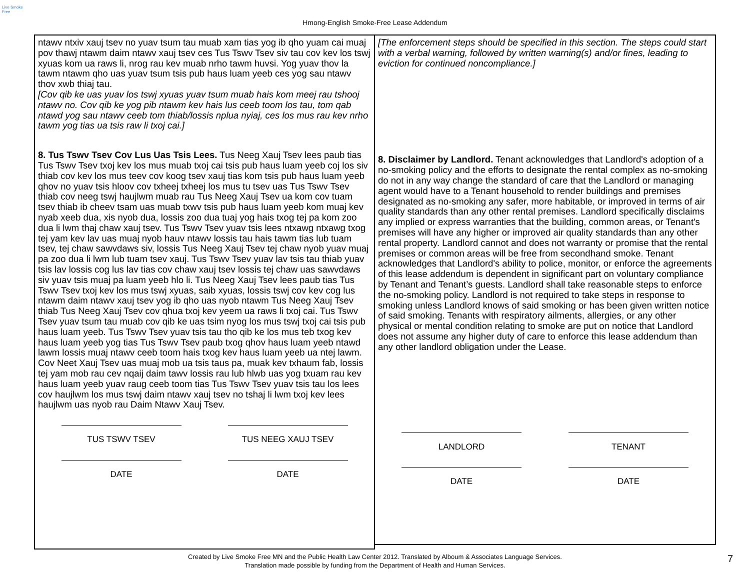Live Smoke Free
Hmong-English Smoke-Free Lease Addendum
ntawv ntxiv xauj tsev no yuav tsum tau muab xam tias yog ib qho yuam cai muaj pov thawj ntawm daim ntawv xauj tsev ces Tus Tswv Tsev siv tau cov kev los tswj xyuas kom ua raws li, nrog rau kev muab nrho tawm huvsi. Yog yuav thov la tawm ntawm qho uas yuav tsum tsis pub haus luam yeeb ces yog sau ntawv thov xwb thiaj tau.
[Cov qib ke uas yuav los tswj xyuas yuav tsum muab hais kom meej rau tshooj ntawv no. Cov qib ke yog pib ntawm kev hais lus ceeb toom los tau, tom qab ntawd yog sau ntawv ceeb tom thiab/lossis nplua nyiaj, ces los mus rau kev nrho tawm yog tias ua tsis raw li txoj cai.]
8. Tus Tswv Tsev Cov Lus Uas Tsis Lees. Tus Neeg Xauj Tsev lees paub tias Tus Tswv Tsev txoj kev los mus muab txoj cai tsis pub haus luam yeeb coj los siv thiab cov kev los mus teev cov koog tsev xauj tias kom tsis pub haus luam yeeb qhov no yuav tsis hloov cov txheej txheej los mus tu tsev uas Tus Tswv Tsev thiab cov neeg tswj haujlwm muab rau Tus Neeg Xauj Tsev ua kom cov tuam tsev thiab ib cheev tsam uas muab txwv tsis pub haus luam yeeb kom muaj kev nyab xeeb dua, xis nyob dua, lossis zoo dua tuaj yog hais txog tej pa kom zoo dua li lwm thaj chaw xauj tsev. Tus Tswv Tsev yuav tsis lees ntxawg ntxawg txog tej yam kev lav uas muaj nyob hauv ntawv lossis tau hais tawm tias lub tuam tsev, tej chaw sawvdaws siv, lossis Tus Neeg Xauj Tsev tej chaw nyob yuav muaj pa zoo dua li lwm lub tuam tsev xauj. Tus Tswv Tsev yuav lav tsis tau thiab yuav tsis lav lossis cog lus lav tias cov chaw xauj tsev lossis tej chaw uas sawvdaws siv yuav tsis muaj pa luam yeeb hlo li. Tus Neeg Xauj Tsev lees paub tias Tus Tswv Tsev txoj kev los mus tswj xyuas, saib xyuas, lossis tswj cov kev cog lus ntawm daim ntawv xauj tsev yog ib qho uas nyob ntawm Tus Neeg Xauj Tsev thiab Tus Neeg Xauj Tsev cov qhua txoj kev yeem ua raws li txoj cai. Tus Tswv Tsev yuav tsum tau muab cov qib ke uas tsim nyog los mus tswj txoj cai tsis pub haus luam yeeb. Tus Tswv Tsev yuav tsis tau tho qib ke los mus teb txog kev haus luam yeeb yog tias Tus Tswv Tsev paub txog qhov haus luam yeeb ntawd lawm lossis muaj ntawv ceeb toom hais txog kev haus luam yeeb ua ntej lawm. Cov Neet Xauj Tsev uas muaj mob ua tsis taus pa, muak kev txhaum fab, lossis tej yam mob rau cev nqaij daim tawv lossis rau lub hlwb uas yog txuam rau kev haus luam yeeb yuav raug ceeb toom tias Tus Tswv Tsev yuav tsis tau los lees cov haujlwm los mus tswj daim ntawv xauj tsev no tshaj li lwm txoj kev lees haujlwm uas nyob rau Daim Ntawv Xauj Tsev.
TUS TSWV TSEV TUS NEEG XAUJ TSEV
DATE DATE
[The enforcement steps should be specified in this section. The steps could start with a verbal warning, followed by written warning(s) and/or fines, leading to eviction for continued noncompliance.]
8. Disclaimer by Landlord. Tenant acknowledges that Landlord's adoption of a no-smoking policy and the efforts to designate the rental complex as no-smoking do not in any way change the standard of care that the Landlord or managing agent would have to a Tenant household to render buildings and premises designated as no-smoking any safer, more habitable, or improved in terms of air quality standards than any other rental premises. Landlord specifically disclaims any implied or express warranties that the building, common areas, or Tenant's premises will have any higher or improved air quality standards than any other rental property. Landlord cannot and does not warranty or promise that the rental premises or common areas will be free from secondhand smoke. Tenant acknowledges that Landlord's ability to police, monitor, or enforce the agreements of this lease addendum is dependent in significant part on voluntary compliance by Tenant and Tenant’s guests. Landlord shall take reasonable steps to enforce the no-smoking policy. Landlord is not required to take steps in response to smoking unless Landlord knows of said smoking or has been given written notice of said smoking. Tenants with respiratory ailments, allergies, or any other physical or mental condition relating to smoke are put on notice that Landlord does not assume any higher duty of care to enforce this lease addendum than any other landlord obligation under the Lease.
LANDLORD TENANT
DATE DATE
Created by Live Smoke Free MN and the Public Health Law Center 2012. Translated by Alboum & Associates Language Services.
Translation made possible by funding from the Department of Health and Human Services.
7